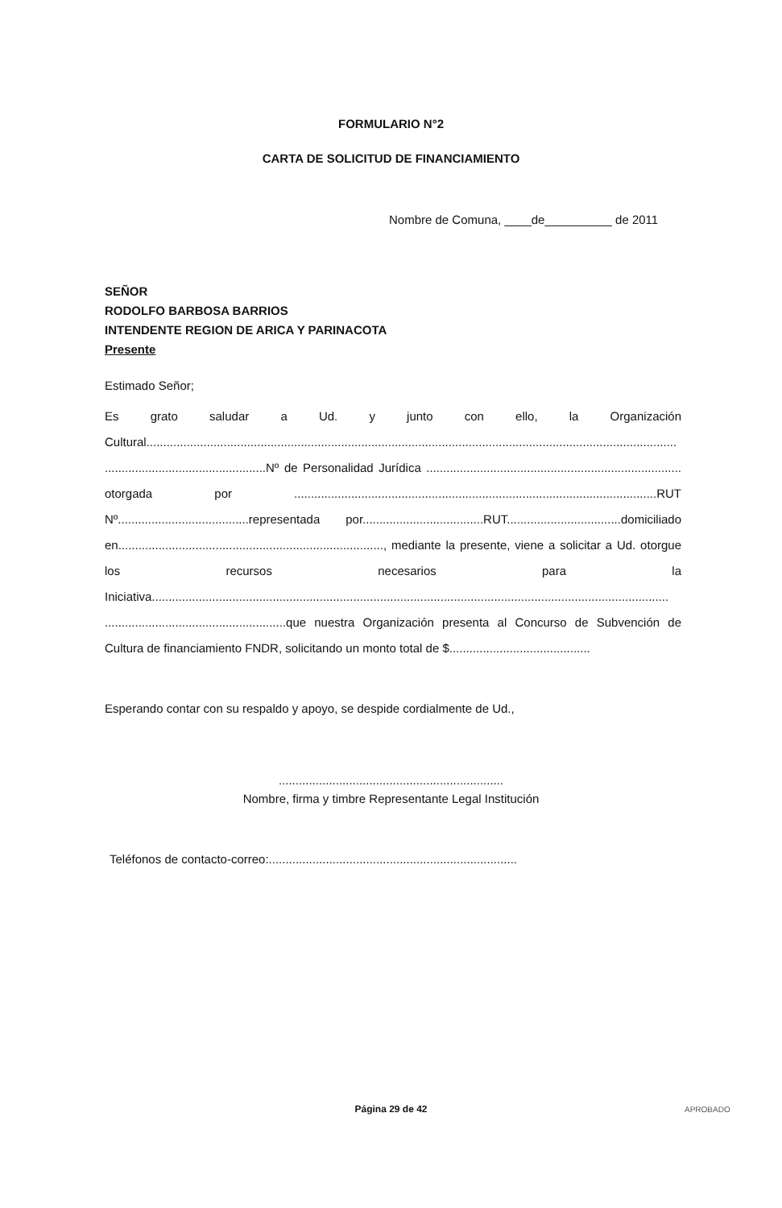FORMULARIO N°2
CARTA DE SOLICITUD DE FINANCIAMIENTO
Nombre de Comuna, ____de__________ de 2011
SEÑOR
RODOLFO BARBOSA BARRIOS
INTENDENTE REGION DE ARICA Y PARINACOTA
Presente
Estimado Señor;
Es grato saludar a Ud. y junto con ello, la Organización Cultural.............................................................................................................................................................. ................................................Nº de Personalidad Jurídica ............................................................................ otorgada por ............................................................................................................RUT Nº.......................................representada por....................................RUT..................................domiciliado en..............................................................................., mediante la presente, viene a solicitar a Ud. otorgue los recursos necesarios para la Iniciativa.......................................................................................................................................................... ......................................................que nuestra Organización presenta al Concurso de Subvención de Cultura de financiamiento FNDR, solicitando un monto total de $..........................................
Esperando contar con su respaldo y apoyo, se despide cordialmente de Ud.,
...................................................................
Nombre, firma y timbre Representante Legal Institución
Teléfonos de contacto-correo:..........................................................................
Página 29 de 42 APROBADO